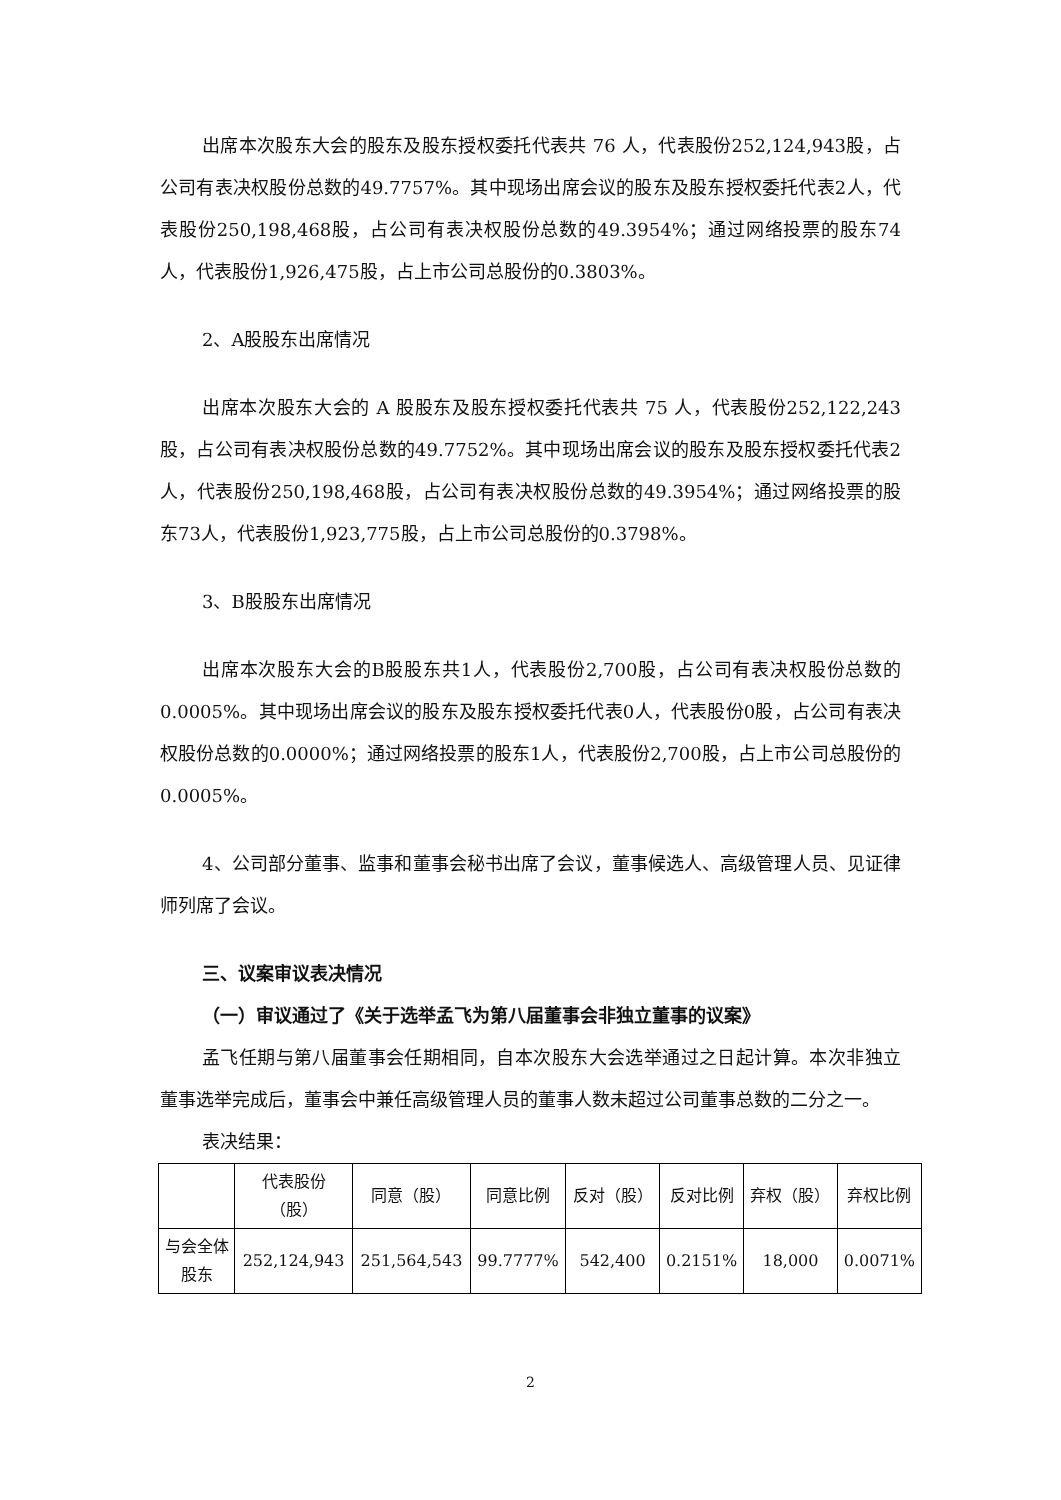出席本次股东大会的股东及股东授权委托代表共 76 人，代表股份252,124,943股，占公司有表决权股份总数的49.7757%。其中现场出席会议的股东及股东授权委托代表2人，代表股份250,198,468股，占公司有表决权股份总数的49.3954%；通过网络投票的股东74人，代表股份1,926,475股，占上市公司总股份的0.3803%。
2、A股股东出席情况
出席本次股东大会的 A 股股东及股东授权委托代表共 75 人，代表股份252,122,243股，占公司有表决权股份总数的49.7752%。其中现场出席会议的股东及股东授权委托代表2人，代表股份250,198,468股，占公司有表决权股份总数的49.3954%；通过网络投票的股东73人，代表股份1,923,775股，占上市公司总股份的0.3798%。
3、B股股东出席情况
出席本次股东大会的B股股东共1人，代表股份2,700股，占公司有表决权股份总数的0.0005%。其中现场出席会议的股东及股东授权委托代表0人，代表股份0股，占公司有表决权股份总数的0.0000%；通过网络投票的股东1人，代表股份2,700股，占上市公司总股份的0.0005%。
4、公司部分董事、监事和董事会秘书出席了会议，董事候选人、高级管理人员、见证律师列席了会议。
三、议案审议表决情况
（一）审议通过了《关于选举孟飞为第八届董事会非独立董事的议案》
孟飞任期与第八届董事会任期相同，自本次股东大会选举通过之日起计算。本次非独立董事选举完成后，董事会中兼任高级管理人员的董事人数未超过公司董事总数的二分之一。
表决结果：
| | 代表股份 （股） | 同意（股） | 同意比例 | 反对（股） | 反对比例 | 弃权（股） | 弃权比例 |
| 与会全体 股东 | 252,124,943 | 251,564,543 | 99.7777% | 542,400 | 0.2151% | 18,000 | 0.0071% |
2